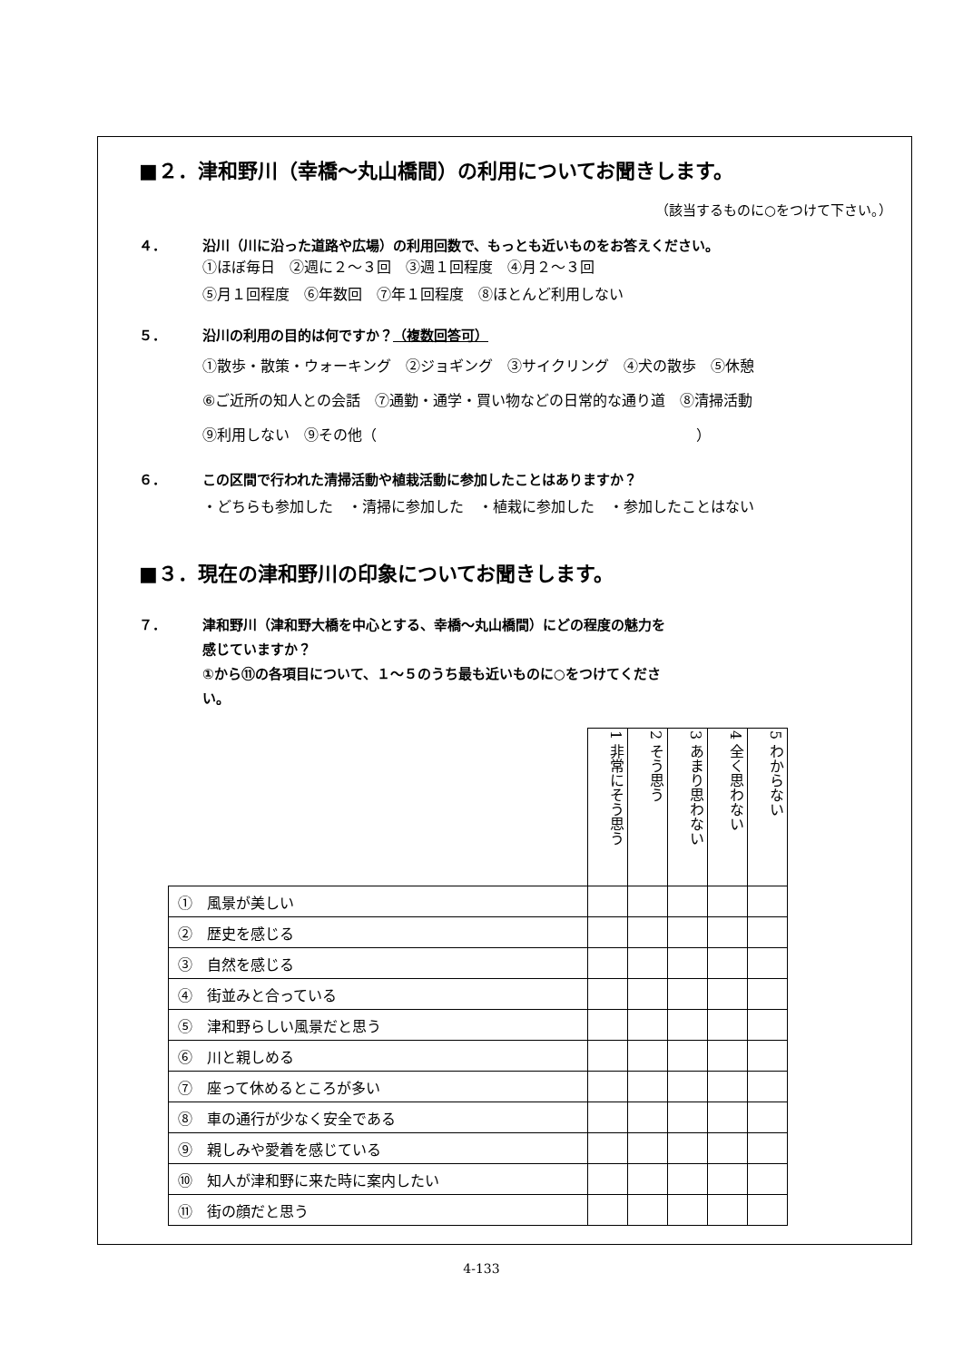■２．津和野川（幸橋〜丸山橋間）の利用についてお聞きします。
（該当するものに○をつけて下さい。）
４． 沿川（川に沿った道路や広場）の利用回数で、もっとも近いものをお答えください。
①ほぼ毎日　②週に２〜３回　③週１回程度　④月２〜３回
⑤月１回程度　⑥年数回　⑦年１回程度　⑧ほとんど利用しない
５． 沿川の利用の目的は何ですか？（複数回答可）
①散歩・散策・ウォーキング　②ジョギング　③サイクリング　④犬の散歩　⑤休憩
⑥ご近所の知人との会話　⑦通勤・通学・買い物などの日常的な通り道　⑧清掃活動
⑨利用しない　⑨その他（　　　　　　　　　　　　　　　　　　　　　　）
６． この区間で行われた清掃活動や植栽活動に参加したことはありますか？
・どちらも参加した　・清掃に参加した　・植栽に参加した　・参加したことはない
■３．現在の津和野川の印象についてお聞きします。
７． 津和野川（津和野大橋を中心とする、幸橋〜丸山橋間）にどの程度の魅力を
感じていますか？
①から⑪の各項目について、１〜５のうち最も近いものに○をつけてくださ
い。
| | 1 非常にそう思う | 2 そう思う | 3 あまり思わない | 4 全く思わない | 5 わからない |
| ① 風景が美しい | | | | | |
| ② 歴史を感じる | | | | | |
| ③ 自然を感じる | | | | | |
| ④ 街並みと合っている | | | | | |
| ⑤ 津和野らしい風景だと思う | | | | | |
| ⑥ 川と親しめる | | | | | |
| ⑦ 座って休めるところが多い | | | | | |
| ⑧ 車の通行が少なく安全である | | | | | |
| ⑨ 親しみや愛着を感じている | | | | | |
| ⑩ 知人が津和野に来た時に案内したい | | | | | |
| ⑪ 街の顔だと思う | | | | | |
4-133